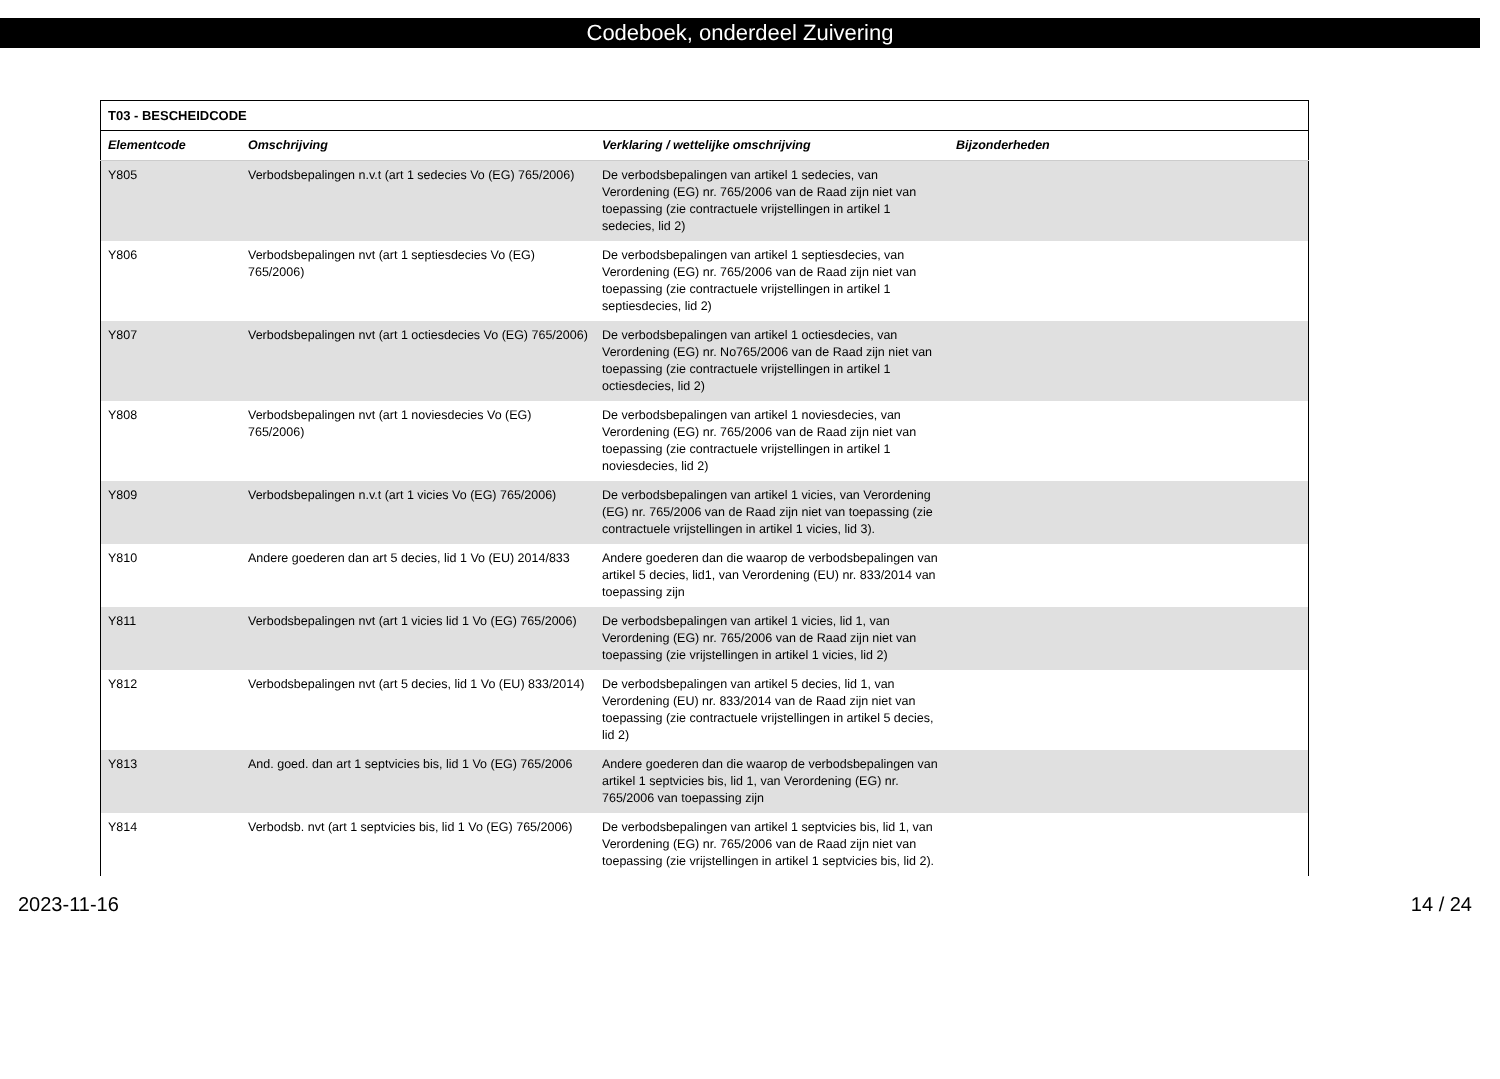Codeboek, onderdeel Zuivering
| T03 - BESCHEIDCODE | | | |
| --- | --- | --- | --- |
| Elementcode | Omschrijving | Verklaring / wettelijke omschrijving | Bijzonderheden |
| Y805 | Verbodsbepalingen n.v.t (art 1 sedecies Vo (EG) 765/2006) | De verbodsbepalingen van artikel 1 sedecies, van Verordening (EG) nr. 765/2006 van de Raad zijn niet van toepassing (zie contractuele vrijstellingen in artikel 1 sedecies, lid 2) | |
| Y806 | Verbodsbepalingen nvt (art 1 septiesdecies Vo (EG) 765/2006) | De verbodsbepalingen van artikel 1 septiesdecies, van Verordening (EG) nr. 765/2006 van de Raad zijn niet van toepassing (zie contractuele vrijstellingen in artikel 1 septiesdecies, lid 2) | |
| Y807 | Verbodsbepalingen nvt (art 1 octiesdecies Vo (EG) 765/2006) | De verbodsbepalingen van artikel 1 octiesdecies, van Verordening (EG) nr. No765/2006 van de Raad zijn niet van toepassing (zie contractuele vrijstellingen in artikel 1 octiesdecies, lid 2) | |
| Y808 | Verbodsbepalingen nvt (art 1 noviesdecies Vo (EG) 765/2006) | De verbodsbepalingen van artikel 1 noviesdecies, van Verordening (EG) nr. 765/2006 van de Raad zijn niet van toepassing (zie contractuele vrijstellingen in artikel 1 noviesdecies, lid 2) | |
| Y809 | Verbodsbepalingen n.v.t (art 1 vicies Vo (EG) 765/2006) | De verbodsbepalingen van artikel 1 vicies, van Verordening (EG) nr. 765/2006 van de Raad zijn niet van toepassing (zie contractuele vrijstellingen in artikel 1 vicies, lid 3). | |
| Y810 | Andere goederen dan art 5 decies, lid 1 Vo (EU) 2014/833 | Andere goederen dan die waarop de verbodsbepalingen van artikel 5 decies, lid1, van Verordening (EU) nr. 833/2014 van toepassing zijn | |
| Y811 | Verbodsbepalingen nvt (art 1 vicies lid 1 Vo (EG) 765/2006) | De verbodsbepalingen van artikel 1 vicies, lid 1, van Verordening (EG) nr. 765/2006 van de Raad zijn niet van toepassing (zie vrijstellingen in artikel 1 vicies, lid 2) | |
| Y812 | Verbodsbepalingen nvt (art 5 decies, lid 1 Vo (EU) 833/2014) | De verbodsbepalingen van artikel 5 decies, lid 1, van Verordening (EU) nr. 833/2014 van de Raad zijn niet van toepassing (zie contractuele vrijstellingen in artikel 5 decies, lid 2) | |
| Y813 | And. goed. dan art 1 septvicies bis, lid 1 Vo (EG) 765/2006 | Andere goederen dan die waarop de verbodsbepalingen van artikel 1 septvicies bis, lid 1, van Verordening (EG) nr. 765/2006 van toepassing zijn | |
| Y814 | Verbodsb. nvt (art 1 septvicies bis, lid 1 Vo (EG) 765/2006) | De verbodsbepalingen van artikel 1 septvicies bis, lid 1, van Verordening (EG) nr. 765/2006 van de Raad zijn niet van toepassing (zie vrijstellingen in artikel 1 septvicies bis, lid 2). | |
2023-11-16 14 / 24